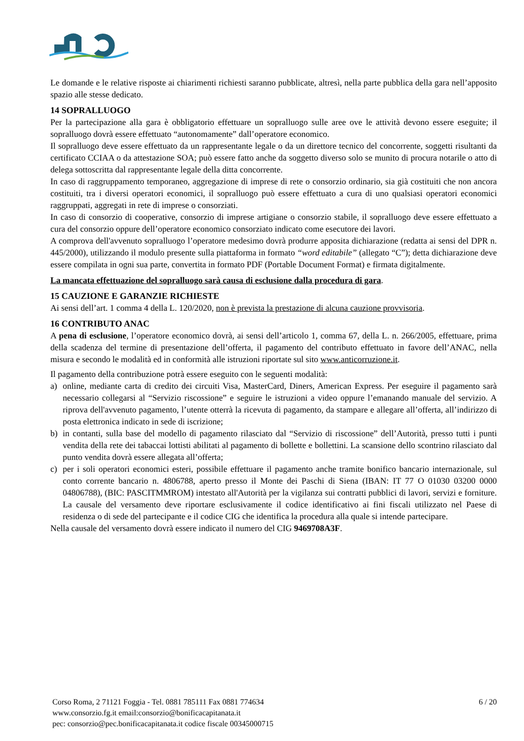Le domande e le relative risposte ai chiarimenti richiesti saranno pubblicate, altresì, nella parte pubblica della gara nell’apposito spazio alle stesse dedicato.
14 SOPRALLUOGO
Per la partecipazione alla gara è obbligatorio effettuare un sopralluogo sulle aree ove le attività devono essere eseguite; il sopralluogo dovrà essere effettuato “autonomamente” dall’operatore economico.
Il sopralluogo deve essere effettuato da un rappresentante legale o da un direttore tecnico del concorrente, soggetti risultanti da certificato CCIAA o da attestazione SOA; può essere fatto anche da soggetto diverso solo se munito di procura notarile o atto di delega sottoscritta dal rappresentante legale della ditta concorrente.
In caso di raggruppamento temporaneo, aggregazione di imprese di rete o consorzio ordinario, sia già costituiti che non ancora costituiti, tra i diversi operatori economici, il sopralluogo può essere effettuato a cura di uno qualsiasi operatori economici raggruppati, aggregati in rete di imprese o consorziati.
In caso di consorzio di cooperative, consorzio di imprese artigiane o consorzio stabile, il sopralluogo deve essere effettuato a cura del consorzio oppure dell’operatore economico consorziato indicato come esecutore dei lavori.
A comprova dell'avvenuto sopralluogo l’operatore medesimo dovrà produrre apposita dichiarazione (redatta ai sensi del DPR n. 445/2000), utilizzando il modulo presente sulla piattaforma in formato “word editabile” (allegato “C”); detta dichiarazione deve essere compilata in ogni sua parte, convertita in formato PDF (Portable Document Format) e firmata digitalmente.
La mancata effettuazione del sopralluogo sarà causa di esclusione dalla procedura di gara.
15 CAUZIONE E GARANZIE RICHIESTE
Ai sensi dell’art. 1 comma 4 della L. 120/2020, non è prevista la prestazione di alcuna cauzione provvisoria.
16 CONTRIBUTO ANAC
A pena di esclusione, l’operatore economico dovrà, ai sensi dell’articolo 1, comma 67, della L. n. 266/2005, effettuare, prima della scadenza del termine di presentazione dell’offerta, il pagamento del contributo effettuato in favore dell’ANAC, nella misura e secondo le modalità ed in conformità alle istruzioni riportate sul sito www.anticorruzione.it.
Il pagamento della contribuzione potrà essere eseguito con le seguenti modalità:
a) online, mediante carta di credito dei circuiti Visa, MasterCard, Diners, American Express. Per eseguire il pagamento sarà necessario collegarsi al “Servizio riscossione” e seguire le istruzioni a video oppure l’emanando manuale del servizio. A riprova dell'avvenuto pagamento, l’utente otterrà la ricevuta di pagamento, da stampare e allegare all’offerta, all’indirizzo di posta elettronica indicato in sede di iscrizione;
b) in contanti, sulla base del modello di pagamento rilasciato dal “Servizio di riscossione” dell’Autorità, presso tutti i punti vendita della rete dei tabaccai lottisti abilitati al pagamento di bollette e bollettini. La scansione dello scontrino rilasciato dal punto vendita dovrà essere allegata all’offerta;
c) per i soli operatori economici esteri, possibile effettuare il pagamento anche tramite bonifico bancario internazionale, sul conto corrente bancario n. 4806788, aperto presso il Monte dei Paschi di Siena (IBAN: IT 77 O 01030 03200 0000 04806788), (BIC: PASCITMMROM) intestato all'Autorità per la vigilanza sui contratti pubblici di lavori, servizi e forniture. La causale del versamento deve riportare esclusivamente il codice identificativo ai fini fiscali utilizzato nel Paese di residenza o di sede del partecipante e il codice CIG che identifica la procedura alla quale si intende partecipare.
Nella causale del versamento dovrà essere indicato il numero del CIG 9469708A3F.
Corso Roma, 2 71121 Foggia - Tel. 0881 785111 Fax 0881 774634
www.consorzio.fg.it email:consorzio@bonificacapitanata.it
pec: consorzio@pec.bonificacapitanata.it codice fiscale 00345000715
6 / 20